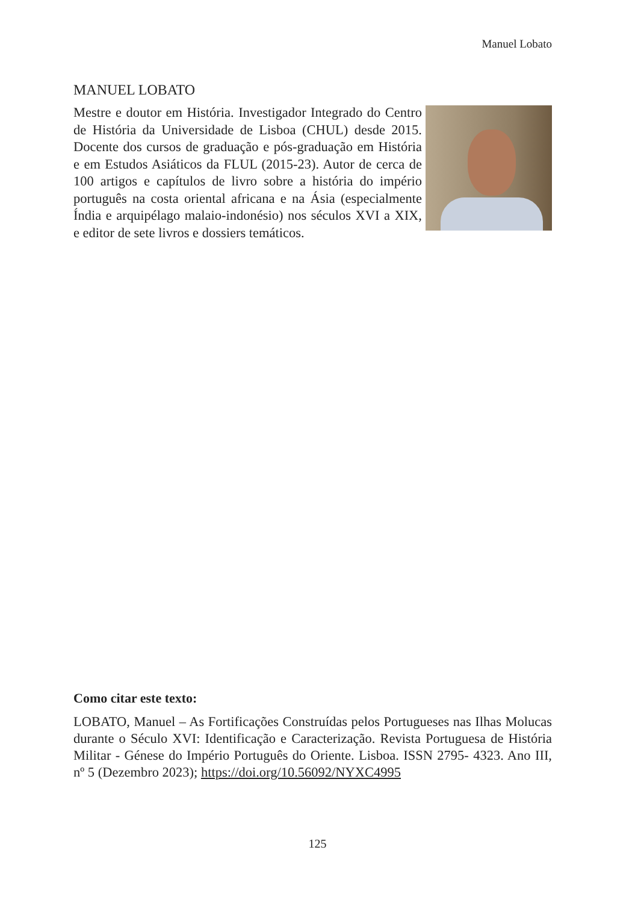Manuel Lobato
MANUEL LOBATO
Mestre e doutor em História. Investigador Integrado do Centro de História da Universidade de Lisboa (CHUL) desde 2015. Docente dos cursos de graduação e pós-graduação em História e em Estudos Asiáticos da FLUL (2015-23). Autor de cerca de 100 artigos e capítulos de livro sobre a história do império português na costa oriental africana e na Ásia (especialmente Índia e arquipélago malaio-indonésio) nos séculos XVI a XIX, e editor de sete livros e dossiers temáticos.
Como citar este texto:
LOBATO, Manuel – As Fortificações Construídas pelos Portugueses nas Ilhas Molucas durante o Século XVI: Identificação e Caracterização. Revista Portuguesa de História Militar - Génese do Império Português do Oriente. Lisboa. ISSN 2795- 4323. Ano III, nº 5 (Dezembro 2023); https://doi.org/10.56092/NYXC4995
125